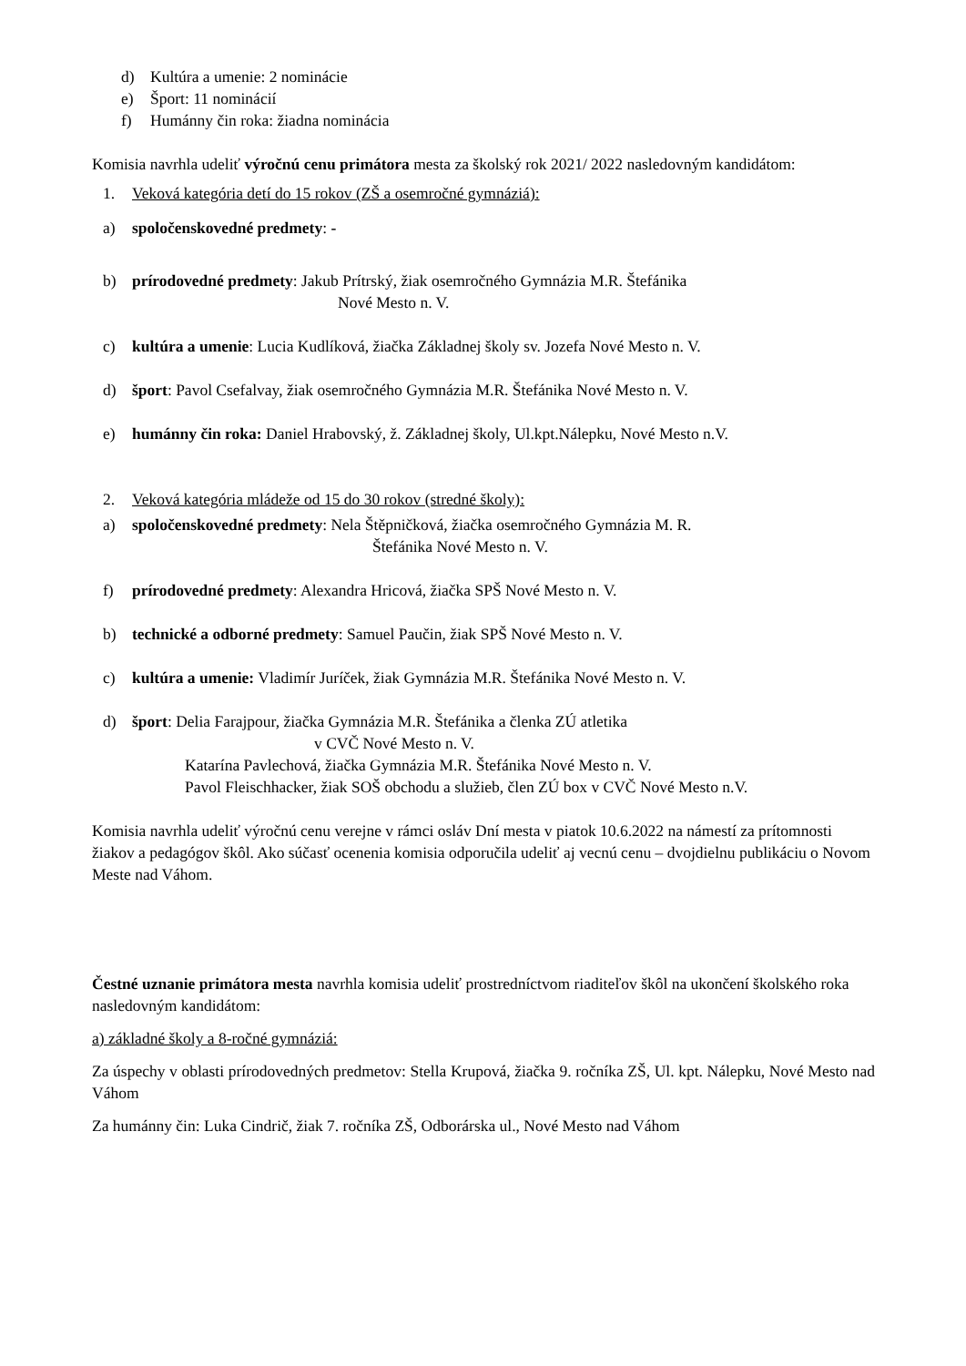d) Kultúra a umenie: 2 nominácie
e) Šport: 11 nominácií
f) Humánny čin roka: žiadna nominácia
Komisia navrhla udeliť výročnú cenu primátora mesta za školský rok 2021/ 2022 nasledovným kandidátom:
1. Veková kategória detí do 15 rokov (ZŠ a osemročné gymnáziá):
a) spoločenskovedné predmety: -
b) prírodovedné predmety: Jakub Prítrský, žiak osemročného Gymnázia M.R. Štefánika
Nové Mesto n. V.
c) kultúra a umenie: Lucia Kudlíková, žiačka Základnej školy sv. Jozefa Nové Mesto n. V.
d) šport: Pavol Csefalvay, žiak osemročného Gymnázia M.R. Štefánika Nové Mesto n. V.
e) humánny čin roka: Daniel Hrabovský, ž. Základnej školy, Ul.kpt.Nálepku, Nové Mesto n.V.
2. Veková kategória mládeže od 15 do 30 rokov (stredné školy):
a) spoločenskovedné predmety: Nela Štěpničková, žiačka osemročného Gymnázia M. R.
Štefánika Nové Mesto n. V.
f) prírodovedné predmety: Alexandra Hricová, žiačka SPŠ Nové Mesto n. V.
b) technické a odborné predmety: Samuel Paučin, žiak SPŠ Nové Mesto n. V.
c) kultúra a umenie: Vladimír Juríček, žiak Gymnázia M.R. Štefánika Nové Mesto n. V.
d) šport: Delia Farajpour, žiačka Gymnázia M.R. Štefánika a členka ZÚ atletika
v CVČ Nové Mesto n. V.
Katarína Pavlechová, žiačka Gymnázia M.R. Štefánika Nové Mesto n. V.
Pavol Fleischhacker, žiak SOŠ obchodu a služieb, člen ZÚ box v CVČ Nové Mesto n.V.
Komisia navrhla udeliť výročnú cenu verejne v rámci osláv Dní mesta v piatok 10.6.2022 na námestí za prítomnosti žiakov a pedagógov škôl. Ako súčasť ocenenia komisia odporučila udeliť aj vecnú cenu – dvojdielnu publikáciu o Novom Meste nad Váhom.
Čestné uznanie primátora mesta navrhla komisia udeliť prostredníctvom riaditeľov škôl na ukončení školského roka nasledovným kandidátom:
a) základné školy a 8-ročné gymnáziá:
Za úspechy v oblasti prírodovedných predmetov: Stella Krupová, žiačka 9. ročníka ZŠ, Ul. kpt. Nálepku, Nové Mesto nad Váhom
Za humánny čin: Luka Cindrič, žiak 7. ročníka ZŠ, Odborárska ul., Nové Mesto nad Váhom